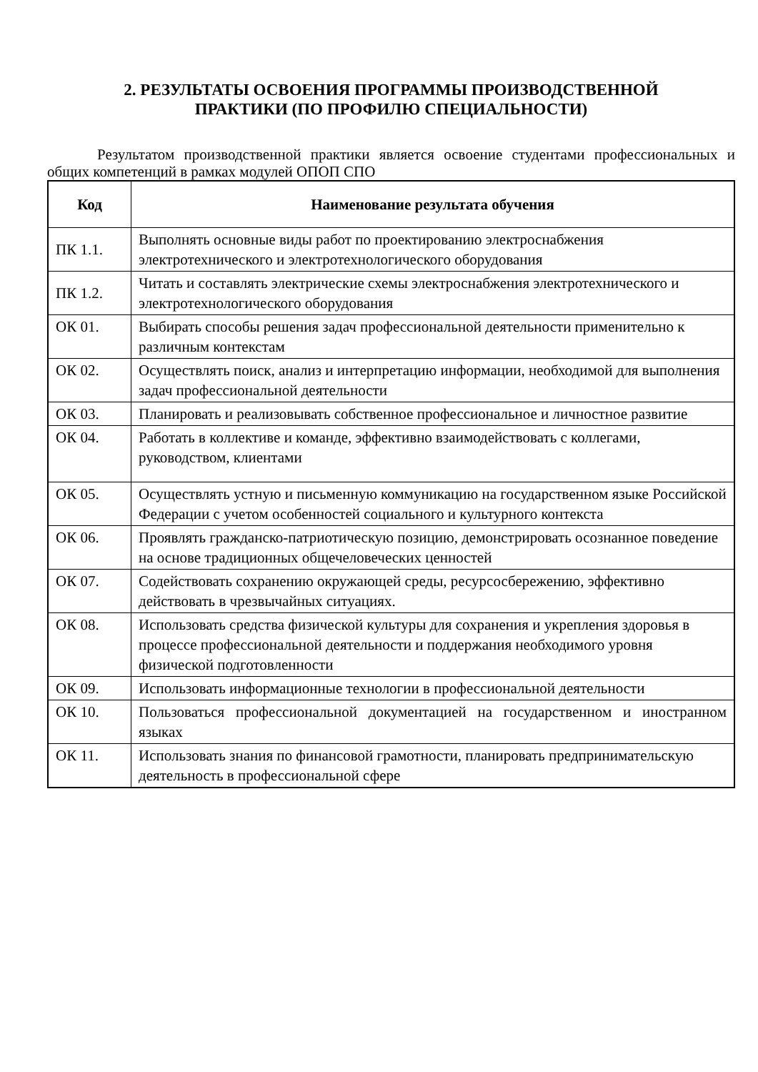2. РЕЗУЛЬТАТЫ ОСВОЕНИЯ ПРОГРАММЫ ПРОИЗВОДСТВЕННОЙ
ПРАКТИКИ (ПО ПРОФИЛЮ СПЕЦИАЛЬНОСТИ)
Результатом производственной практики является освоение студентами профессиональных и общих компетенций в рамках модулей ОПОП СПО
| Код | Наименование результата обучения |
| --- | --- |
| ПК 1.1. | Выполнять основные виды работ по проектированию электроснабжения электротехнического и электротехнологического оборудования |
| ПК 1.2. | Читать и составлять электрические схемы электроснабжения электротехнического и электротехнологического оборудования |
| ОК 01. | Выбирать способы решения задач профессиональной деятельности применительно к различным контекстам |
| ОК 02. | Осуществлять поиск, анализ и интерпретацию информации, необходимой для выполнения задач профессиональной деятельности |
| ОК 03. | Планировать и реализовывать собственное профессиональное и личностное развитие |
| ОК 04. | Работать в коллективе и команде, эффективно взаимодействовать с коллегами, руководством, клиентами |
| ОК 05. | Осуществлять устную и письменную коммуникацию на государственном языке Российской Федерации с учетом особенностей социального и культурного контекста |
| ОК 06. | Проявлять гражданско-патриотическую позицию, демонстрировать осознанное поведение на основе традиционных общечеловеческих ценностей |
| ОК 07. | Содействовать сохранению окружающей среды, ресурсосбережению, эффективно действовать в чрезвычайных ситуациях. |
| ОК 08. | Использовать средства физической культуры для сохранения и укрепления здоровья в процессе профессиональной деятельности и поддержания необходимого уровня физической подготовленности |
| ОК 09. | Использовать информационные технологии в профессиональной деятельности |
| ОК 10. | Пользоваться профессиональной документацией на государственном и иностранном языках |
| ОК 11. | Использовать знания по финансовой грамотности, планировать предпринимательскую деятельность в профессиональной сфере |